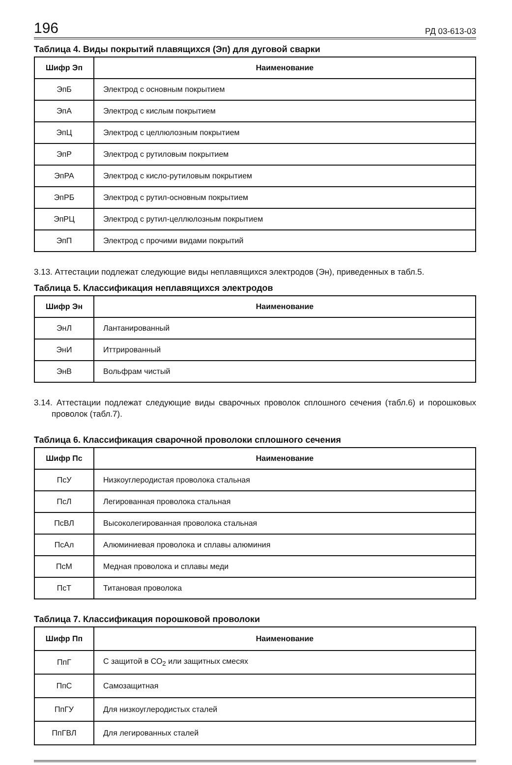196 РД 03-613-03
Таблица 4. Виды покрытий плавящихся (Эп) для дуговой сварки
| Шифр Эп | Наименование |
| --- | --- |
| ЭпБ | Электрод с основным покрытием |
| ЭпА | Электрод с кислым покрытием |
| ЭпЦ | Электрод с целлюлозным покрытием |
| ЭпР | Электрод с рутиловым покрытием |
| ЭпРА | Электрод с кисло-рутиловым покрытием |
| ЭпРБ | Электрод с рутил-основным покрытием |
| ЭпРЦ | Электрод с рутил-целлюлозным покрытием |
| ЭпП | Электрод с прочими видами покрытий |
3.13. Аттестации подлежат следующие виды неплавящихся электродов (Эн), приведенных в табл.5.
Таблица 5. Классификация неплавящихся электродов
| Шифр Эн | Наименование |
| --- | --- |
| ЭнЛ | Лантанированный |
| ЭнИ | Иттрированный |
| ЭнВ | Вольфрам чистый |
3.14. Аттестации подлежат следующие виды сварочных проволок сплошного сечения (табл.6) и порошковых проволок (табл.7).
Таблица 6. Классификация сварочной проволоки сплошного сечения
| Шифр Пс | Наименование |
| --- | --- |
| ПсУ | Низкоуглеродистая проволока стальная |
| ПсЛ | Легированная проволока стальная |
| ПсВЛ | Высоколегированная проволока стальная |
| ПсАл | Алюминиевая проволока и сплавы алюминия |
| ПсМ | Медная проволока и сплавы меди |
| ПсТ | Титановая проволока |
Таблица 7. Классификация порошковой проволоки
| Шифр Пп | Наименование |
| --- | --- |
| ПпГ | С защитой в СО<sub>2</sub> или защитных смесях |
| ПпС | Самозащитная |
| ПпГУ | Для низкоуглеродистых сталей |
| ПпГВЛ | Для легированных сталей |